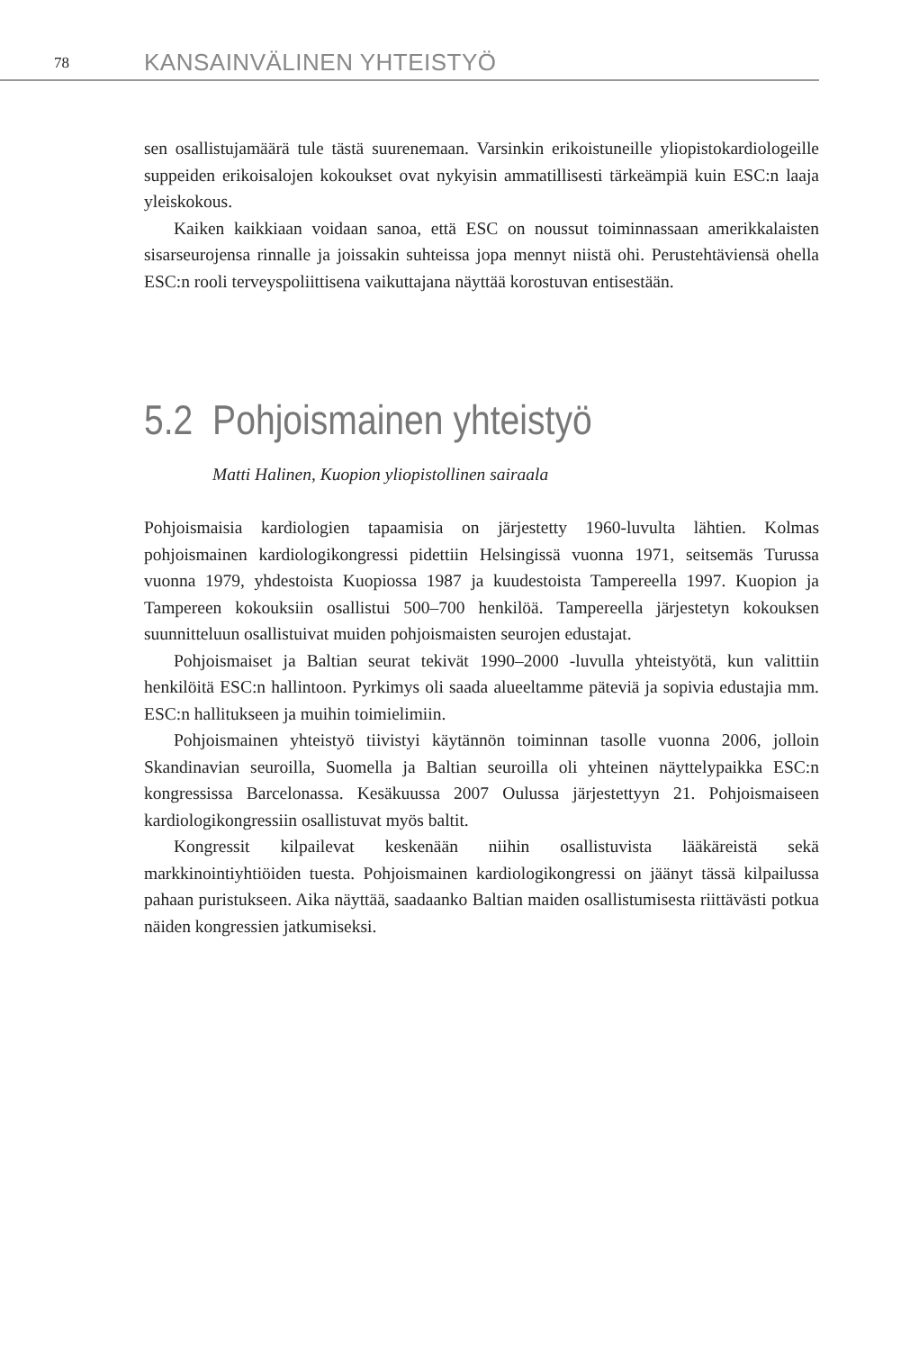78 KANSAINVÄLINEN YHTEISTYÖ
sen osallistujamäärä tule tästä suurenemaan. Varsinkin erikoistuneille yliopistokardiologeille suppeiden erikoisalojen kokoukset ovat nykyisin ammatillisesti tärkeämpiä kuin ESC:n laaja yleiskokous.
Kaiken kaikkiaan voidaan sanoa, että ESC on noussut toiminnassaan amerikkalaisten sisarseurojensa rinnalle ja joissakin suhteissa jopa mennyt niistä ohi. Perustehtäviensä ohella ESC:n rooli terveyspoliittisena vaikuttajana näyttää korostuvan entisestään.
5.2 Pohjoismainen yhteistyö
Matti Halinen, Kuopion yliopistollinen sairaala
Pohjoismaisia kardiologien tapaamisia on järjestetty 1960-luvulta lähtien. Kolmas pohjoismainen kardiologikongressi pidettiin Helsingissä vuonna 1971, seitsemäs Turussa vuonna 1979, yhdestoista Kuopiossa 1987 ja kuudestoista Tampereella 1997. Kuopion ja Tampereen kokouksiin osallistui 500–700 henkilöä. Tampereella järjestetyn kokouksen suunnitteluun osallistuivat muiden pohjoismaisten seurojen edustajat.
Pohjoismaiset ja Baltian seurat tekivät 1990–2000 -luvulla yhteistyötä, kun valittiin henkilöitä ESC:n hallintoon. Pyrkimys oli saada alueeltamme päteviä ja sopivia edustajia mm. ESC:n hallitukseen ja muihin toimielimiin.
Pohjoismainen yhteistyö tiivistyi käytännön toiminnan tasolle vuonna 2006, jolloin Skandinavian seuroilla, Suomella ja Baltian seuroilla oli yhteinen näyttelypaikka ESC:n kongressissa Barcelonassa. Kesäkuussa 2007 Oulussa järjestettyyn 21. Pohjoismaiseen kardiologikongressiin osallistuvat myös baltit.
Kongressit kilpailevat keskenään niihin osallistuvista lääkäreistä sekä markkinointiyhtiöiden tuesta. Pohjoismainen kardiologikongressi on jäänyt tässä kilpailussa pahaan puristukseen. Aika näyttää, saadaanko Baltian maiden osallistumisesta riittävästi potkua näiden kongressien jatkumiseksi.